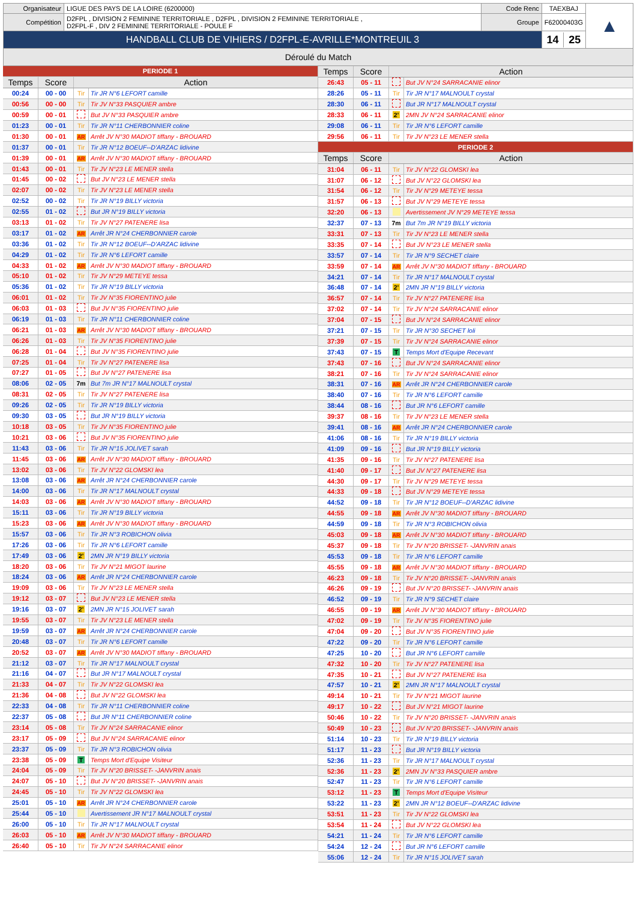| Organisateur | LIGUE DES PAYS DE LA LOIRE (6200000) | Code Renc | TAEXBAJ | ▲ |
| Compétition | D2FPL , DIVISION 2 FEMININE TERRITORIALE , D2FPL , DIVISION 2 FEMININE TERRITORIALE , D2FPL-F , DIV 2 FEMININE TERRITORIALE - POULE F | Groupe | F62000403G | |
| HANDBALL CLUB DE VIHIERS / D2FPL-E-AVRILLE*MONTREUIL 3 | | | / 14 / 25 / | |
Déroulé du Match
| PERIODE 1 | | | |
| Temps | Score | Action | |
| 00:24 | 00 - 00 | Tir | Tir JR N°6 LEFORT camille |
| 00:56 | 00 - 00 | Tir | Tir JV N°33 PASQUIER ambre |
| 00:59 | 00 - 01 | | But JV N°33 PASQUIER ambre |
| 01:23 | 00 - 01 | Tir | Tir JR N°11 CHERBONNIER coline |
| 01:30 | 00 - 01 | AR | Arrêt JV N°30 MADIOT tiffany - BROUARD |
| 01:37 | 00 - 01 | Tir | Tir JR N°12 BOEUF--D'ARZAC lidivine |
| 01:39 | 00 - 01 | AR | Arrêt JV N°30 MADIOT tiffany - BROUARD |
| 01:43 | 00 - 01 | Tir | Tir JV N°23 LE MENER stella |
| 01:45 | 00 - 02 | | But JV N°23 LE MENER stella |
| 02:07 | 00 - 02 | Tir | Tir JV N°23 LE MENER stella |
| 02:52 | 00 - 02 | Tir | Tir JR N°19 BILLY victoria |
| 02:55 | 01 - 02 | | But JR N°19 BILLY victoria |
| 03:13 | 01 - 02 | Tir | Tir JV N°27 PATENERE lisa |
| 03:17 | 01 - 02 | AR | Arrêt JR N°24 CHERBONNIER carole |
| 03:36 | 01 - 02 | Tir | Tir JR N°12 BOEUF--D'ARZAC lidivine |
| 04:29 | 01 - 02 | Tir | Tir JR N°6 LEFORT camille |
| 04:33 | 01 - 02 | AR | Arrêt JV N°30 MADIOT tiffany - BROUARD |
| 05:10 | 01 - 02 | Tir | Tir JV N°29 METEYE tessa |
| 05:36 | 01 - 02 | Tir | Tir JR N°19 BILLY victoria |
| 06:01 | 01 - 02 | Tir | Tir JV N°35 FIORENTINO julie |
| 06:03 | 01 - 03 | | But JV N°35 FIORENTINO julie |
| 06:19 | 01 - 03 | Tir | Tir JR N°11 CHERBONNIER coline |
| 06:21 | 01 - 03 | AR | Arrêt JV N°30 MADIOT tiffany - BROUARD |
| 06:26 | 01 - 03 | Tir | Tir JV N°35 FIORENTINO julie |
| 06:28 | 01 - 04 | | But JV N°35 FIORENTINO julie |
| 07:25 | 01 - 04 | Tir | Tir JV N°27 PATENERE lisa |
| 07:27 | 01 - 05 | | But JV N°27 PATENERE lisa |
| 08:06 | 02 - 05 | 7m | But 7m JR N°17 MALNOULT crystal |
| 08:31 | 02 - 05 | Tir | Tir JV N°27 PATENERE lisa |
| 09:26 | 02 - 05 | Tir | Tir JR N°19 BILLY victoria |
| 09:30 | 03 - 05 | | But JR N°19 BILLY victoria |
| 10:18 | 03 - 05 | Tir | Tir JV N°35 FIORENTINO julie |
| 10:21 | 03 - 06 | | But JV N°35 FIORENTINO julie |
| 11:43 | 03 - 06 | Tir | Tir JR N°15 JOLIVET sarah |
| 11:45 | 03 - 06 | AR | Arrêt JV N°30 MADIOT tiffany - BROUARD |
| 13:02 | 03 - 06 | Tir | Tir JV N°22 GLOMSKI lea |
| 13:08 | 03 - 06 | AR | Arrêt JR N°24 CHERBONNIER carole |
| 14:00 | 03 - 06 | Tir | Tir JR N°17 MALNOULT crystal |
| 14:03 | 03 - 06 | AR | Arrêt JV N°30 MADIOT tiffany - BROUARD |
| 15:11 | 03 - 06 | Tir | Tir JR N°19 BILLY victoria |
| 15:23 | 03 - 06 | AR | Arrêt JV N°30 MADIOT tiffany - BROUARD |
| 15:57 | 03 - 06 | Tir | Tir JR N°3 ROBICHON olivia |
| 17:26 | 03 - 06 | Tir | Tir JR N°6 LEFORT camille |
| 17:49 | 03 - 06 | 2' | 2MN JR N°19 BILLY victoria |
| 18:20 | 03 - 06 | Tir | Tir JV N°21 MIGOT laurine |
| 18:24 | 03 - 06 | AR | Arrêt JR N°24 CHERBONNIER carole |
| 19:09 | 03 - 06 | Tir | Tir JV N°23 LE MENER stella |
| 19:12 | 03 - 07 | | But JV N°23 LE MENER stella |
| 19:16 | 03 - 07 | 2' | 2MN JR N°15 JOLIVET sarah |
| 19:55 | 03 - 07 | Tir | Tir JV N°23 LE MENER stella |
| 19:59 | 03 - 07 | AR | Arrêt JR N°24 CHERBONNIER carole |
| 20:48 | 03 - 07 | Tir | Tir JR N°6 LEFORT camille |
| 20:52 | 03 - 07 | AR | Arrêt JV N°30 MADIOT tiffany - BROUARD |
| 21:12 | 03 - 07 | Tir | Tir JR N°17 MALNOULT crystal |
| 21:16 | 04 - 07 | | But JR N°17 MALNOULT crystal |
| 21:33 | 04 - 07 | Tir | Tir JV N°22 GLOMSKI lea |
| 21:36 | 04 - 08 | | But JV N°22 GLOMSKI lea |
| 22:33 | 04 - 08 | Tir | Tir JR N°11 CHERBONNIER coline |
| 22:37 | 05 - 08 | | But JR N°11 CHERBONNIER coline |
| 23:14 | 05 - 08 | Tir | Tir JV N°24 SARRACANIE elinor |
| 23:17 | 05 - 09 | | But JV N°24 SARRACANIE elinor |
| 23:37 | 05 - 09 | Tir | Tir JR N°3 ROBICHON olivia |
| 23:38 | 05 - 09 | T | Temps Mort d'Equipe Visiteur |
| 24:04 | 05 - 09 | Tir | Tir JV N°20 BRISSET- -JANVRIN anais |
| 24:07 | 05 - 10 | | But JV N°20 BRISSET- -JANVRIN anais |
| 24:45 | 05 - 10 | Tir | Tir JV N°22 GLOMSKI lea |
| 25:01 | 05 - 10 | AR | Arrêt JR N°24 CHERBONNIER carole |
| 25:44 | 05 - 10 | | Avertissement JR N°17 MALNOULT crystal |
| 26:00 | 05 - 10 | Tir | Tir JR N°17 MALNOULT crystal |
| 26:03 | 05 - 10 | AR | Arrêt JV N°30 MADIOT tiffany - BROUARD |
| 26:40 | 05 - 10 | Tir | Tir JV N°24 SARRACANIE elinor |
| Temps | Score | Action | |
| --- | --- | --- | --- |
| 26:43 | 05 - 11 | | But JV N°24 SARRACANIE elinor |
| 28:26 | 05 - 11 | Tir | Tir JR N°17 MALNOULT crystal |
| 28:30 | 06 - 11 | | But JR N°17 MALNOULT crystal |
| 28:33 | 06 - 11 | 2' | 2MN JV N°24 SARRACANIE elinor |
| 29:08 | 06 - 11 | Tir | Tir JR N°6 LEFORT camille |
| 29:56 | 06 - 11 | Tir | Tir JV N°23 LE MENER stella |
| PERIODE 2 | | | |
| Temps | Score | Action | |
| 31:04 | 06 - 11 | Tir | Tir JV N°22 GLOMSKI lea |
| 31:07 | 06 - 12 | | But JV N°22 GLOMSKI lea |
| 31:54 | 06 - 12 | Tir | Tir JV N°29 METEYE tessa |
| 31:57 | 06 - 13 | | But JV N°29 METEYE tessa |
| 32:20 | 06 - 13 | | Avertissement JV N°29 METEYE tessa |
| 32:37 | 07 - 13 | 7m | But 7m JR N°19 BILLY victoria |
| 33:31 | 07 - 13 | Tir | Tir JV N°23 LE MENER stella |
| 33:35 | 07 - 14 | | But JV N°23 LE MENER stella |
| 33:57 | 07 - 14 | Tir | Tir JR N°9 SECHET claire |
| 33:59 | 07 - 14 | AR | Arrêt JV N°30 MADIOT tiffany - BROUARD |
| 34:21 | 07 - 14 | Tir | Tir JR N°17 MALNOULT crystal |
| 36:48 | 07 - 14 | 2' | 2MN JR N°19 BILLY victoria |
| 36:57 | 07 - 14 | Tir | Tir JV N°27 PATENERE lisa |
| 37:02 | 07 - 14 | Tir | Tir JV N°24 SARRACANIE elinor |
| 37:04 | 07 - 15 | | But JV N°24 SARRACANIE elinor |
| 37:21 | 07 - 15 | Tir | Tir JR N°30 SECHET loli |
| 37:39 | 07 - 15 | Tir | Tir JV N°24 SARRACANIE elinor |
| 37:43 | 07 - 15 | T | Temps Mort d'Equipe Recevant |
| 37:43 | 07 - 16 | | But JV N°24 SARRACANIE elinor |
| 38:21 | 07 - 16 | Tir | Tir JV N°24 SARRACANIE elinor |
| 38:31 | 07 - 16 | AR | Arrêt JR N°24 CHERBONNIER carole |
| 38:40 | 07 - 16 | Tir | Tir JR N°6 LEFORT camille |
| 38:44 | 08 - 16 | | But JR N°6 LEFORT camille |
| 39:37 | 08 - 16 | Tir | Tir JV N°23 LE MENER stella |
| 39:41 | 08 - 16 | AR | Arrêt JR N°24 CHERBONNIER carole |
| 41:06 | 08 - 16 | Tir | Tir JR N°19 BILLY victoria |
| 41:09 | 09 - 16 | | But JR N°19 BILLY victoria |
| 41:35 | 09 - 16 | Tir | Tir JV N°27 PATENERE lisa |
| 41:40 | 09 - 17 | | But JV N°27 PATENERE lisa |
| 44:30 | 09 - 17 | Tir | Tir JV N°29 METEYE tessa |
| 44:33 | 09 - 18 | | But JV N°29 METEYE tessa |
| 44:52 | 09 - 18 | Tir | Tir JR N°12 BOEUF--D'ARZAC lidivine |
| 44:55 | 09 - 18 | AR | Arrêt JV N°30 MADIOT tiffany - BROUARD |
| 44:59 | 09 - 18 | Tir | Tir JR N°3 ROBICHON olivia |
| 45:03 | 09 - 18 | AR | Arrêt JV N°30 MADIOT tiffany - BROUARD |
| 45:37 | 09 - 18 | Tir | Tir JV N°20 BRISSET- -JANVRIN anais |
| 45:53 | 09 - 18 | Tir | Tir JR N°6 LEFORT camille |
| 45:55 | 09 - 18 | AR | Arrêt JV N°30 MADIOT tiffany - BROUARD |
| 46:23 | 09 - 18 | Tir | Tir JV N°20 BRISSET- -JANVRIN anais |
| 46:26 | 09 - 19 | | But JV N°20 BRISSET- -JANVRIN anais |
| 46:52 | 09 - 19 | Tir | Tir JR N°9 SECHET claire |
| 46:55 | 09 - 19 | AR | Arrêt JV N°30 MADIOT tiffany - BROUARD |
| 47:02 | 09 - 19 | Tir | Tir JV N°35 FIORENTINO julie |
| 47:04 | 09 - 20 | | But JV N°35 FIORENTINO julie |
| 47:22 | 09 - 20 | Tir | Tir JR N°6 LEFORT camille |
| 47:25 | 10 - 20 | | But JR N°6 LEFORT camille |
| 47:32 | 10 - 20 | Tir | Tir JV N°27 PATENERE lisa |
| 47:35 | 10 - 21 | | But JV N°27 PATENERE lisa |
| 47:57 | 10 - 21 | 2' | 2MN JR N°17 MALNOULT crystal |
| 49:14 | 10 - 21 | Tir | Tir JV N°21 MIGOT laurine |
| 49:17 | 10 - 22 | | But JV N°21 MIGOT laurine |
| 50:46 | 10 - 22 | Tir | Tir JV N°20 BRISSET- -JANVRIN anais |
| 50:49 | 10 - 23 | | But JV N°20 BRISSET- -JANVRIN anais |
| 51:14 | 10 - 23 | Tir | Tir JR N°19 BILLY victoria |
| 51:17 | 11 - 23 | | But JR N°19 BILLY victoria |
| 52:36 | 11 - 23 | Tir | Tir JR N°17 MALNOULT crystal |
| 52:36 | 11 - 23 | 2' | 2MN JV N°33 PASQUIER ambre |
| 52:47 | 11 - 23 | Tir | Tir JR N°6 LEFORT camille |
| 53:12 | 11 - 23 | T | Temps Mort d'Equipe Visiteur |
| 53:22 | 11 - 23 | 2' | 2MN JR N°12 BOEUF--D'ARZAC lidivine |
| 53:51 | 11 - 23 | Tir | Tir JV N°22 GLOMSKI lea |
| 53:54 | 11 - 24 | | But JV N°22 GLOMSKI lea |
| 54:21 | 11 - 24 | Tir | Tir JR N°6 LEFORT camille |
| 54:24 | 12 - 24 | | But JR N°6 LEFORT camille |
| 55:06 | 12 - 24 | Tir | Tir JR N°15 JOLIVET sarah |